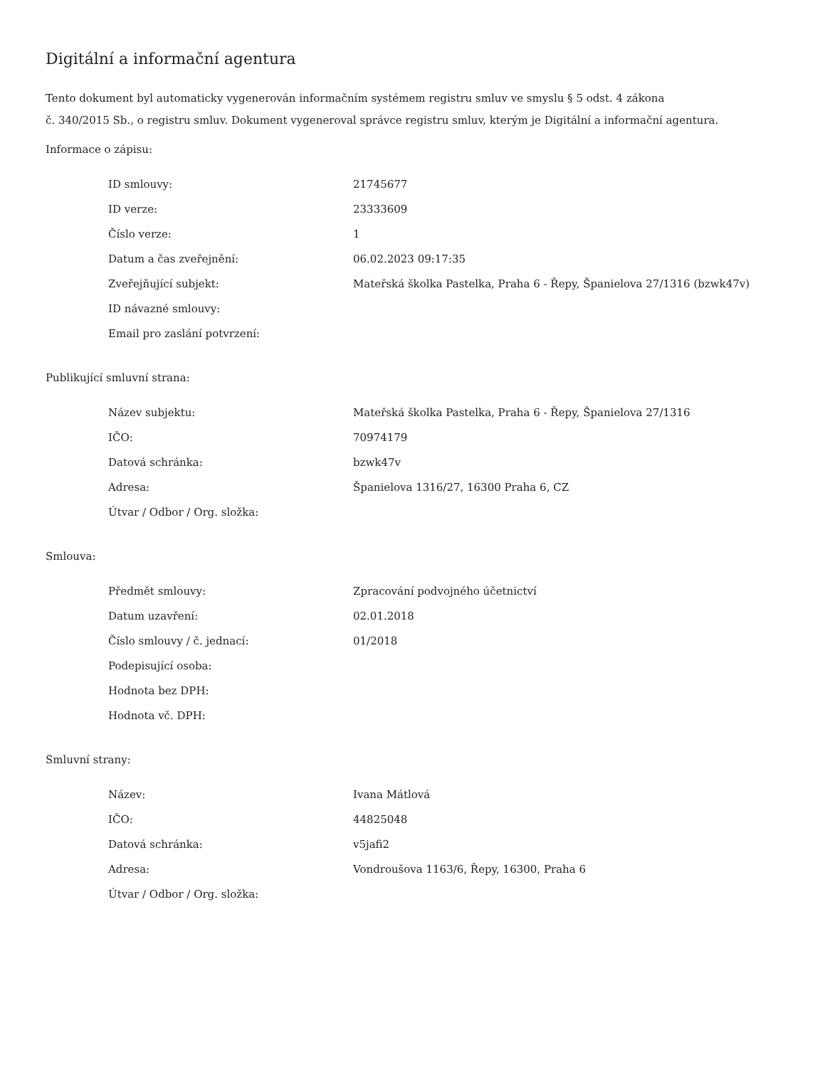Digitální a informační agentura
Tento dokument byl automaticky vygenerován informačním systémem registru smluv ve smyslu § 5 odst. 4 zákona
č. 340/2015 Sb., o registru smluv. Dokument vygeneroval správce registru smluv, kterým je Digitální a informační agentura.
Informace o zápisu:
| ID smlouvy: | 21745677 |
| ID verze: | 23333609 |
| Číslo verze: | 1 |
| Datum a čas zveřejnění: | 06.02.2023 09:17:35 |
| Zveřejňující subjekt: | Mateřská školka Pastelka, Praha 6 - Řepy, Španielova 27/1316 (bzwk47v) |
| ID návazné smlouvy: | |
| Email pro zaslání potvrzení: | |
Publikující smluvní strana:
| Název subjektu: | Mateřská školka Pastelka, Praha 6 - Řepy, Španielova 27/1316 |
| IČO: | 70974179 |
| Datová schránka: | bzwk47v |
| Adresa: | Španielova 1316/27, 16300 Praha 6, CZ |
| Útvar / Odbor / Org. složka: | |
Smlouva:
| Předmět smlouvy: | Zpracování podvojného účetnictví |
| Datum uzavření: | 02.01.2018 |
| Číslo smlouvy / č. jednací: | 01/2018 |
| Podepisující osoba: | |
| Hodnota bez DPH: | |
| Hodnota vč. DPH: | |
Smluvní strany:
| Název: | Ivana Mátlová |
| IČO: | 44825048 |
| Datová schránka: | v5jafi2 |
| Adresa: | Vondroušova 1163/6, Řepy, 16300, Praha 6 |
| Útvar / Odbor / Org. složka: | |